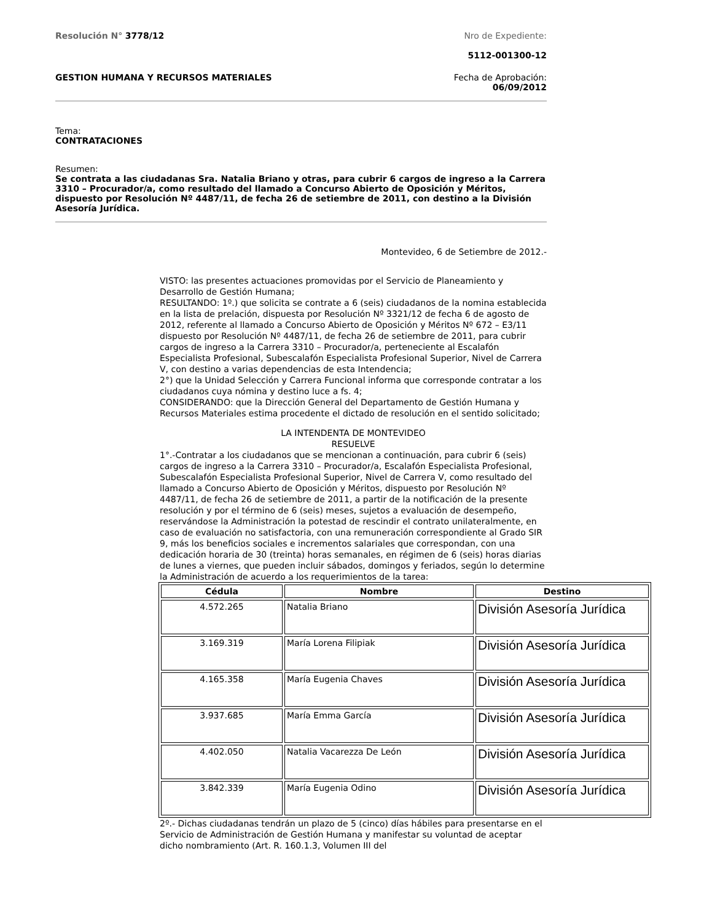Resolución N° 3778/12 Nro de Expediente:
5112-001300-12
GESTION HUMANA Y RECURSOS MATERIALES
Fecha de Aprobación:
06/09/2012
Tema:
CONTRATACIONES
Resumen:
Se contrata a las ciudadanas Sra. Natalia Briano y otras, para cubrir 6 cargos de ingreso a la Carrera 3310 – Procurador/a, como resultado del llamado a Concurso Abierto de Oposición y Méritos, dispuesto por Resolución Nº 4487/11, de fecha 26 de setiembre de 2011, con destino a la División Asesoría Jurídica.
Montevideo, 6 de Setiembre de 2012.-
VISTO: las presentes actuaciones promovidas por el Servicio de Planeamiento y Desarrollo de Gestión Humana;
RESULTANDO: 1º.) que solicita se contrate a 6 (seis) ciudadanos de la nomina establecida en la lista de prelación, dispuesta por Resolución Nº 3321/12 de fecha 6 de agosto de 2012, referente al llamado a Concurso Abierto de Oposición y Méritos Nº 672 – E3/11 dispuesto por Resolución Nº 4487/11, de fecha 26 de setiembre de 2011, para cubrir cargos de ingreso a la Carrera 3310 – Procurador/a, perteneciente al Escalafón Especialista Profesional, Subescalafón Especialista Profesional Superior, Nivel de Carrera V, con destino a varias dependencias de esta Intendencia;
2°) que la Unidad Selección y Carrera Funcional informa que corresponde contratar a los ciudadanos cuya nómina y destino luce a fs. 4;
CONSIDERANDO: que la Dirección General del Departamento de Gestión Humana y Recursos Materiales estima procedente el dictado de resolución en el sentido solicitado;
LA INTENDENTA DE MONTEVIDEO
RESUELVE
1°.-Contratar a los ciudadanos que se mencionan a continuación, para cubrir 6 (seis) cargos de ingreso a la Carrera 3310 – Procurador/a, Escalafón Especialista Profesional, Subescalafón Especialista Profesional Superior, Nivel de Carrera V, como resultado del llamado a Concurso Abierto de Oposición y Méritos, dispuesto por Resolución Nº 4487/11, de fecha 26 de setiembre de 2011, a partir de la notificación de la presente resolución y por el término de 6 (seis) meses, sujetos a evaluación de desempeño, reservándose la Administración la potestad de rescindir el contrato unilateralmente, en caso de evaluación no satisfactoria, con una remuneración correspondiente al Grado SIR 9, más los beneficios sociales e incrementos salariales que correspondan, con una dedicación horaria de 30 (treinta) horas semanales, en régimen de 6 (seis) horas diarias de lunes a viernes, que pueden incluir sábados, domingos y feriados, según lo determine la Administración de acuerdo a los requerimientos de la tarea:
| Cédula | Nombre | Destino |
| --- | --- | --- |
| 4.572.265 | Natalia Briano | División Asesoría Jurídica |
| 3.169.319 | María Lorena Filipiak | División Asesoría Jurídica |
| 4.165.358 | María Eugenia Chaves | División Asesoría Jurídica |
| 3.937.685 | María Emma García | División Asesoría Jurídica |
| 4.402.050 | Natalia Vacarezza De León | División Asesoría Jurídica |
| 3.842.339 | María Eugenia Odino | División Asesoría Jurídica |
2º.- Dichas ciudadanas tendrán un plazo de 5 (cinco) días hábiles para presentarse en el Servicio de Administración de Gestión Humana y manifestar su voluntad de aceptar dicho nombramiento (Art. R. 160.1.3, Volumen III del